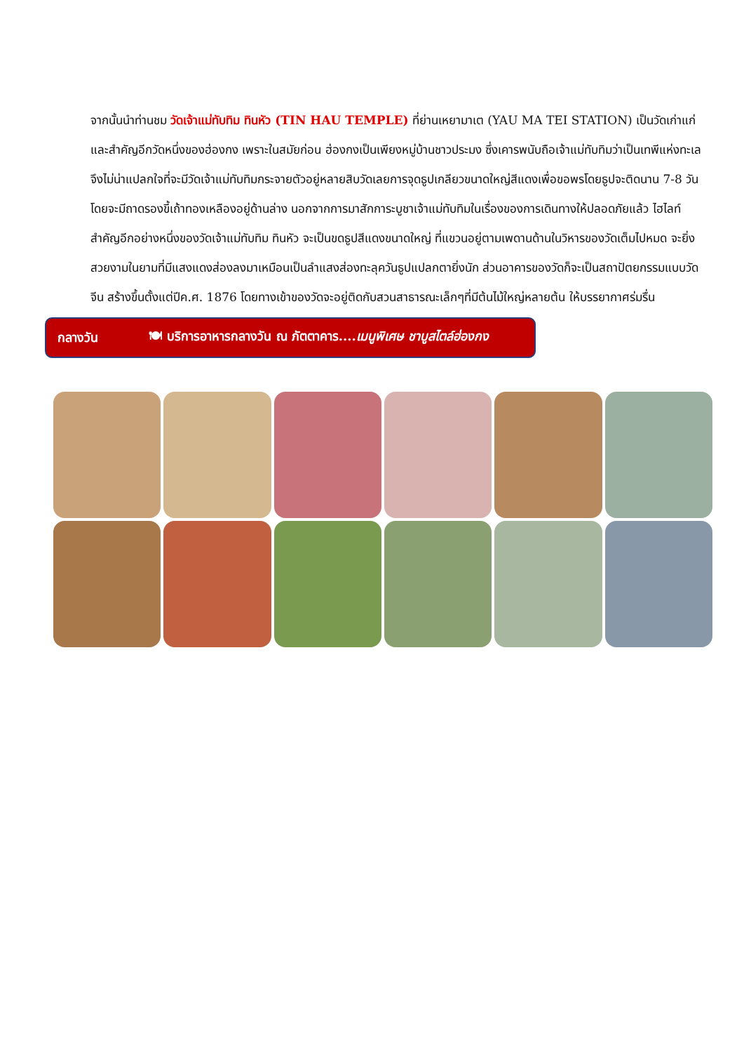จากนั้นนำท่านชม วัดเจ้าแม่ทับทิม ทินหัว (TIN HAU TEMPLE) ที่ย่านเหยามาเต (YAU MA TEI STATION) เป็นวัดเก่าแก่และสำคัญอีกวัดหนึ่งของฮ่องกง เพราะในสมัยก่อน ฮ่องกงเป็นเพียงหมู่บ้านชาวประมง ซึ่งเคารพนับถือเจ้าแม่ทับทิมว่าเป็นเทพีแห่งทะเล จึงไม่น่าแปลกใจที่จะมีวัดเจ้าแม่ทับทิมกระจายตัวอยู่หลายสิบวัดเลยการจุดธูปเกลียวขนาดใหญ่สีแดงเพื่อขอพรโดยธูปจะติดนาน 7-8 วัน โดยจะมีถาดรองขี้เถ้าทองเหลืองอยู่ด้านล่าง นอกจากการมาสักการะบูชาเจ้าแม่ทับทิมในเรื่องของการเดินทางให้ปลอดภัยแล้ว ไฮไลท์สำคัญอีกอย่างหนึ่งของวัดเจ้าแม่ทับทิม ทินหัว จะเป็นขดธูปสีแดงขนาดใหญ่ ที่แขวนอยู่ตามเพดานด้านในวิหารของวัดเต็มไปหมด จะยิ่งสวยงามในยามที่มีแสงแดงส่องลงมาเหมือนเป็นลำแสงส่องทะลุควันธูปแปลกตายิ่งนัก ส่วนอาคารของวัดก็จะเป็นสถาปัตยกรรมแบบวัดจีน สร้างขึ้นตั้งแต่ปีค.ศ. 1876 โดยทางเข้าของวัดจะอยู่ติดกับสวนสาธารณะเล็กๆที่มีต้นไม้ใหญ่หลายต้น ให้บรรยากาศร่มรื่น
กลางวัน 🍽 บริการอาหารกลางวัน ณ ภัตตาคาร....เมนูพิเศษ ชาบูสไตล์ฮ่องกง